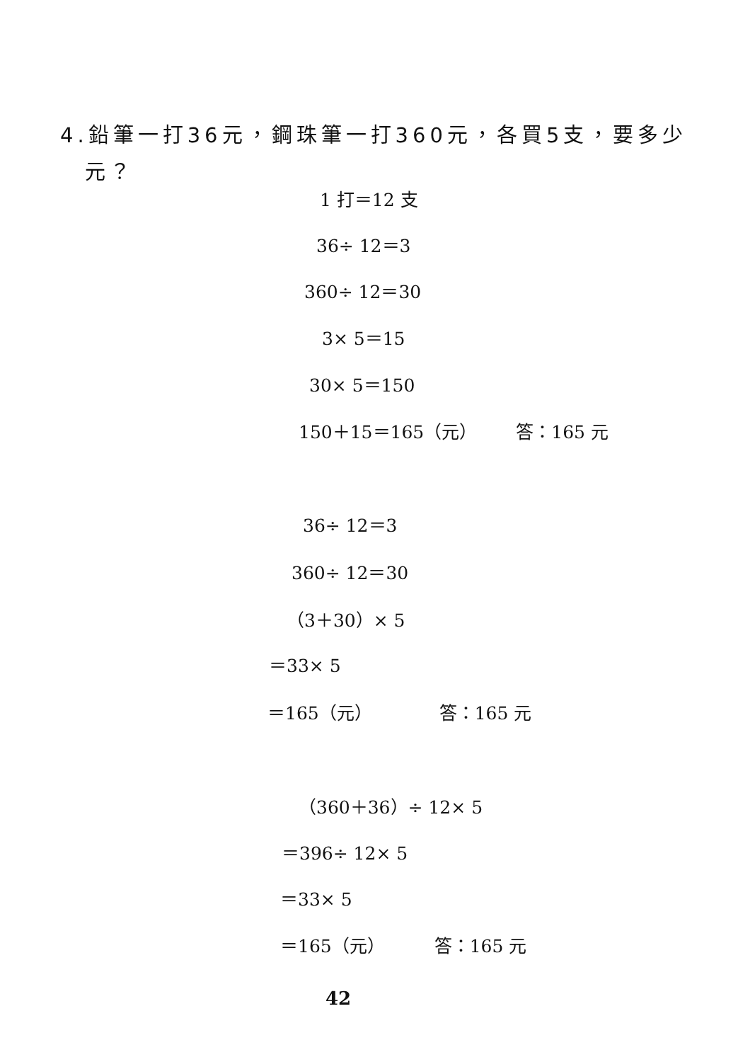4.鉛筆一打36元，鋼珠筆一打360元，各買5支，要多少
元？
1 打＝12 支
36÷ 12＝3
360÷ 12＝30
3× 5＝15
30× 5＝150
150＋15＝165（元） 答：165 元
36÷ 12＝3
360÷ 12＝30
（3＋30）× 5
＝33× 5
＝165（元） 答：165 元
（360＋36）÷ 12× 5
＝396÷ 12× 5
＝33× 5
＝165（元） 答：165 元
42